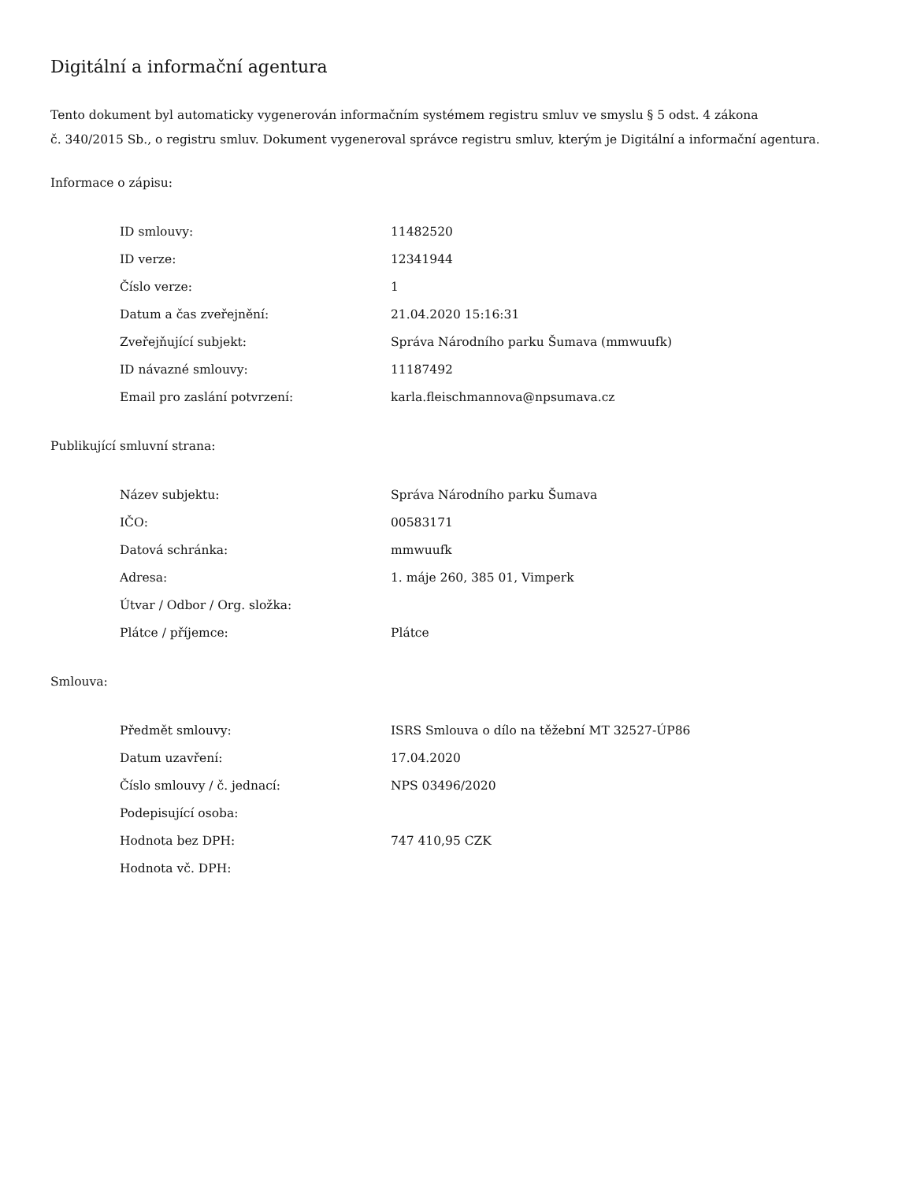Digitální a informační agentura
Tento dokument byl automaticky vygenerován informačním systémem registru smluv ve smyslu § 5 odst. 4 zákona
č. 340/2015 Sb., o registru smluv. Dokument vygeneroval správce registru smluv, kterým je Digitální a informační agentura.
Informace o zápisu:
| ID smlouvy: | 11482520 |
| ID verze: | 12341944 |
| Číslo verze: | 1 |
| Datum a čas zveřejnění: | 21.04.2020 15:16:31 |
| Zveřejňující subjekt: | Správa Národního parku Šumava (mmwuufk) |
| ID návazné smlouvy: | 11187492 |
| Email pro zaslání potvrzení: | karla.fleischmannova@npsumava.cz |
Publikující smluvní strana:
| Název subjektu: | Správa Národního parku Šumava |
| IČO: | 00583171 |
| Datová schránka: | mmwuufk |
| Adresa: | 1. máje 260, 385 01, Vimperk |
| Útvar / Odbor / Org. složka: | |
| Plátce / příjemce: | Plátce |
Smlouva:
| Předmět smlouvy: | ISRS Smlouva o dílo na těžební MT 32527-ÚP86 |
| Datum uzavření: | 17.04.2020 |
| Číslo smlouvy / č. jednací: | NPS 03496/2020 |
| Podepisující osoba: | |
| Hodnota bez DPH: | 747 410,95 CZK |
| Hodnota vč. DPH: | |